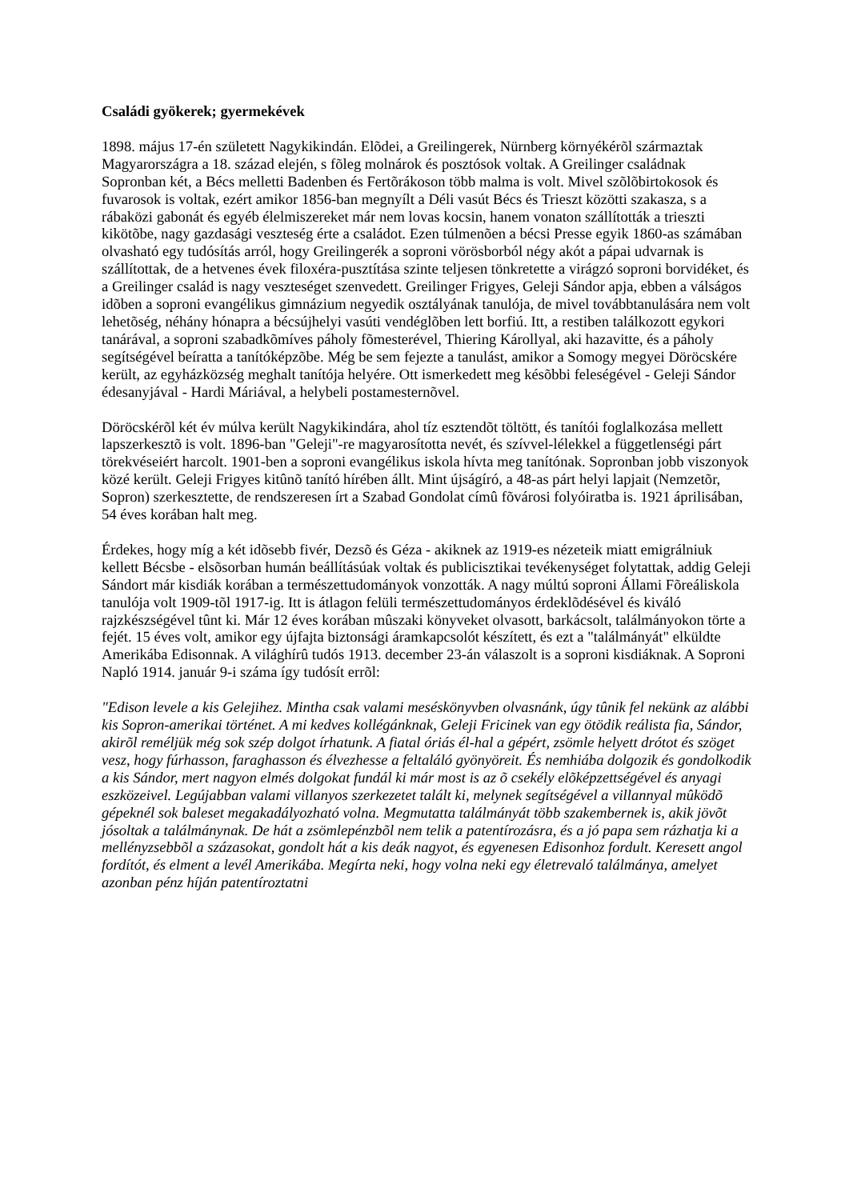Családi gyökerek; gyermekévek
1898. május 17-én született Nagykikindán. Elõdei, a Greilingerek, Nürnberg környékérõl származtak Magyarországra a 18. század elején, s fõleg molnárok és posztósok voltak. A Greilinger családnak Sopronban két, a Bécs melletti Badenben és Fertõrákoson több malma is volt. Mivel szõlõbirtokosok és fuvarosok is voltak, ezért amikor 1856-ban megnyílt a Déli vasút Bécs és Trieszt közötti szakasza, s a rábaközi gabonát és egyéb élelmiszereket már nem lovas kocsin, hanem vonaton szállították a trieszti kikötõbe, nagy gazdasági veszteség érte a családot. Ezen túlmenõen a bécsi Presse egyik 1860-as számában olvasható egy tudósítás arról, hogy Greilingerék a soproni vörösborból négy akót a pápai udvarnak is szállítottak, de a hetvenes évek filoxéra-pusztítása szinte teljesen tönkretette a virágzó soproni borvidéket, és a Greilinger család is nagy veszteséget szenvedett. Greilinger Frigyes, Geleji Sándor apja, ebben a válságos idõben a soproni evangélikus gimnázium negyedik osztályának tanulója, de mivel továbbtanulására nem volt lehetõség, néhány hónapra a bécsújhelyi vasúti vendéglõben lett borfiú. Itt, a restiben találkozott egykori tanárával, a soproni szabadkõmíves páholy fõmesterével, Thiering Károllyal, aki hazavitte, és a páholy segítségével beíratta a tanítóképzõbe. Még be sem fejezte a tanulást, amikor a Somogy megyei Döröcskére került, az egyházközség meghalt tanítója helyére. Ott ismerkedett meg késõbbi feleségével - Geleji Sándor édesanyjával - Hardi Máriával, a helybeli postamesternõvel.
Döröcskérõl két év múlva került Nagykikindára, ahol tíz esztendõt töltött, és tanítói foglalkozása mellett lapszerkesztõ is volt. 1896-ban "Geleji"-re magyarosította nevét, és szívvel-lélekkel a függetlenségi párt törekvéseiért harcolt. 1901-ben a soproni evangélikus iskola hívta meg tanítónak. Sopronban jobb viszonyok közé került. Geleji Frigyes kitûnõ tanító hírében állt. Mint újságíró, a 48-as párt helyi lapjait (Nemzetõr, Sopron) szerkesztette, de rendszeresen írt a Szabad Gondolat címû fõvárosi folyóiratba is. 1921 áprilisában, 54 éves korában halt meg.
Érdekes, hogy míg a két idõsebb fivér, Dezsõ és Géza - akiknek az 1919-es nézeteik miatt emigrálniuk kellett Bécsbe - elsõsorban humán beállításúak voltak és publicisztikai tevékenységet folytattak, addig Geleji Sándort már kisdiák korában a természettudományok vonzották. A nagy múltú soproni Állami Fõreáliskola tanulója volt 1909-tõl 1917-ig. Itt is átlagon felüli természettudományos érdeklõdésével és kiváló rajzkészségével tûnt ki. Már 12 éves korában mûszaki könyveket olvasott, barkácsolt, találmányokon törte a fejét. 15 éves volt, amikor egy újfajta biztonsági áramkapcsolót készített, és ezt a "találmányát" elküldte Amerikába Edisonnak. A világhírû tudós 1913. december 23-án válaszolt is a soproni kisdiáknak. A Soproni Napló 1914. január 9-i száma így tudósít errõl:
"Edison levele a kis Gelejihez. Mintha csak valami meséskönyvben olvasnánk, úgy tûnik fel nekünk az alábbi kis Sopron-amerikai történet. A mi kedves kollégánknak, Geleji Fricinek van egy ötödik reálista fia, Sándor, akirõl reméljük még sok szép dolgot írhatunk. A fiatal óriás él-hal a gépért, zsömle helyett drótot és szöget vesz, hogy fúrhasson, faraghasson és élvezhesse a feltaláló gyönyöreit. És nemhiába dolgozik és gondolkodik a kis Sándor, mert nagyon elmés dolgokat fundál ki már most is az õ csekély elõképzettségével és anyagi eszközeivel. Legújabban valami villanyos szerkezetet talált ki, melynek segítségével a villannyal mûködõ gépeknél sok baleset megakadályozható volna. Megmutatta találmányát több szakembernek is, akik jövõt jósoltak a találmánynak. De hát a zsömlepénzbõl nem telik a patentírozásra, és a jó papa sem rázhatja ki a mellényzsebbõl a százasokat, gondolt hát a kis deák nagyot, és egyenesen Edisonhoz fordult. Keresett angol fordítót, és elment a levél Amerikába. Megírta neki, hogy volna neki egy életrevaló találmánya, amelyet azonban pénz híján patentíroztatni